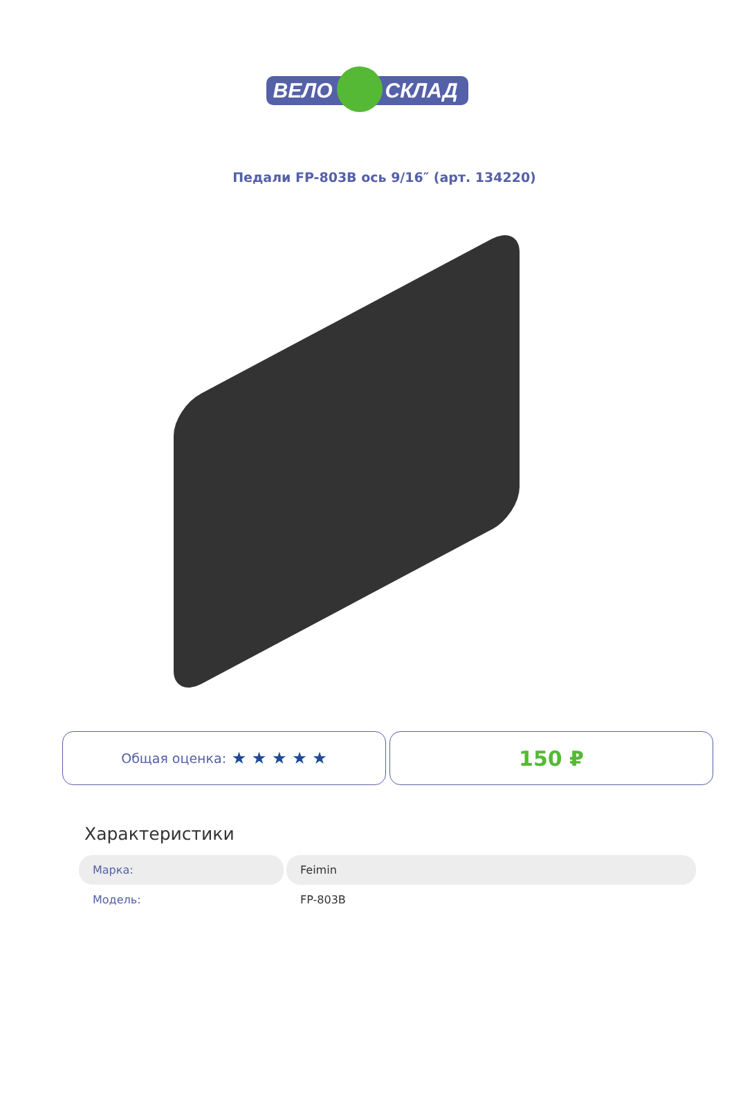ВЕЛО СКЛАД
Педали FP-803B ось 9/16″ (арт. 134220)
Общая оценка: ★ ★ ★ ★ ★
150 ₽
Характеристики
| Марка: | Feimin |
| Модель: | FP-803B |